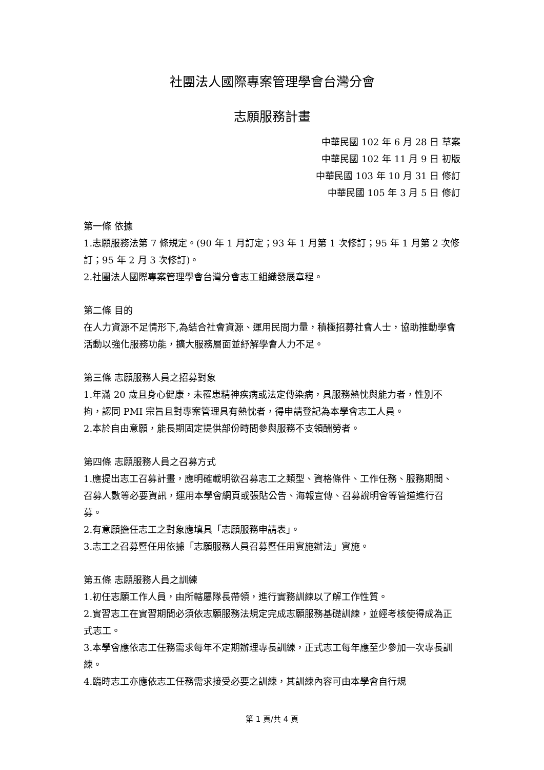社團法人國際專案管理學會台灣分會
志願服務計畫
中華民國 102 年 6 月 28 日 草案
中華民國 102 年 11 月 9 日 初版
中華民國 103 年 10 月 31 日 修訂
中華民國 105 年 3 月 5 日 修訂
第一條 依據
1.志願服務法第 7 條規定。(90 年 1 月訂定；93 年 1 月第 1 次修訂；95 年 1 月第 2 次修訂；95 年 2 月 3 次修訂)。
2.社團法人國際專案管理學會台灣分會志工組織發展章程。
第二條 目的
在人力資源不足情形下,為結合社會資源、運用民間力量，積極招募社會人士，協助推動學會活動以強化服務功能，擴大服務層面並紓解學會人力不足。
第三條 志願服務人員之招募對象
1.年滿 20 歲且身心健康，未罹患精神疾病或法定傳染病，具服務熱忱與能力者，性別不拘，認同 PMI 宗旨且對專案管理具有熱忱者，得申請登記為本學會志工人員。
2.本於自由意願，能長期固定提供部份時間參與服務不支領酬勞者。
第四條 志願服務人員之召募方式
1.應提出志工召募計畫，應明確載明欲召募志工之類型、資格條件、工作任務、服務期間、召募人數等必要資訊，運用本學會網頁或張貼公告、海報宣傳、召募說明會等管道進行召募。
2.有意願擔任志工之對象應填具「志願服務申請表」。
3.志工之召募暨任用依據「志願服務人員召募暨任用實施辦法」實施。
第五條 志願服務人員之訓練
1.初任志願工作人員，由所轄屬隊長帶領，進行實務訓練以了解工作性質。
2.實習志工在實習期間必須依志願服務法規定完成志願服務基礎訓練，並經考核使得成為正式志工。
3.本學會應依志工任務需求每年不定期辦理專長訓練，正式志工每年應至少參加一次專長訓練。
4.臨時志工亦應依志工任務需求接受必要之訓練，其訓練內容可由本學會自行規
第 1 頁/共 4 頁